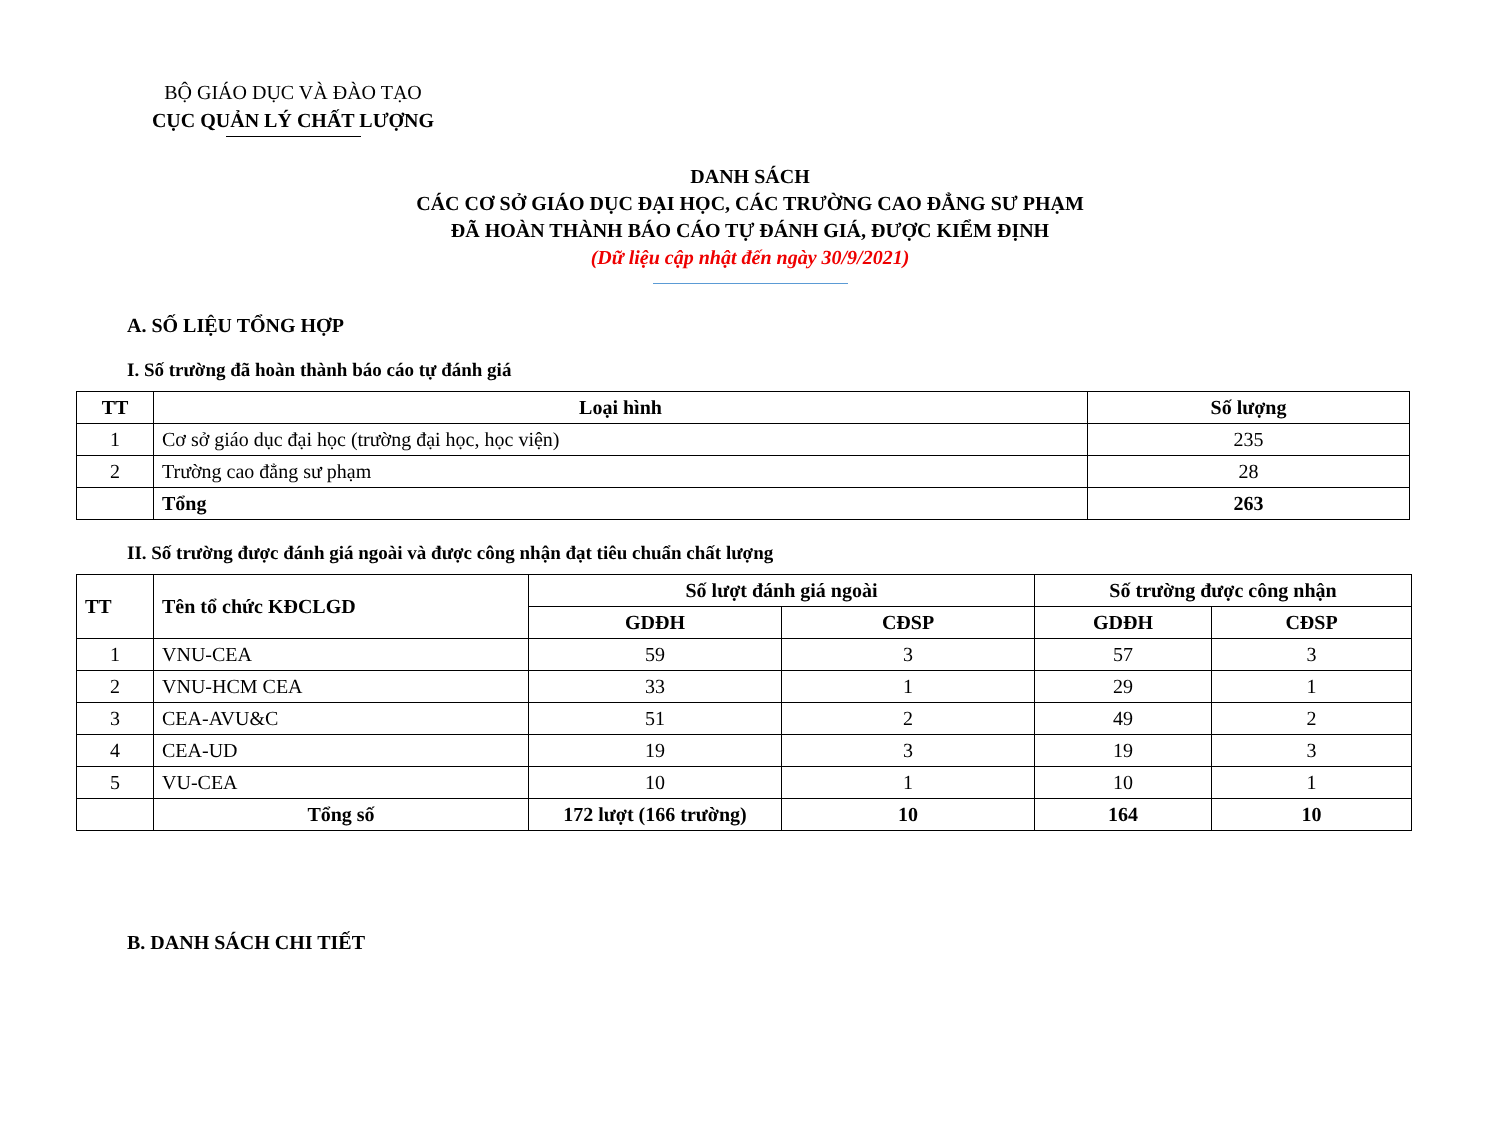BỘ GIÁO DỤC VÀ ĐÀO TẠO
CỤC QUẢN LÝ CHẤT LƯỢNG
DANH SÁCH
CÁC CƠ SỞ GIÁO DỤC ĐẠI HỌC, CÁC TRƯỜNG CAO ĐẲNG SƯ PHẠM
ĐÃ HOÀN THÀNH BÁO CÁO TỰ ĐÁNH GIÁ, ĐƯỢC KIỂM ĐỊNH
(Dữ liệu cập nhật đến ngày 30/9/2021)
A. SỐ LIỆU TỔNG HỢP
I. Số trường đã hoàn thành báo cáo tự đánh giá
| TT | Loại hình | Số lượng |
| --- | --- | --- |
| 1 | Cơ sở giáo dục đại học (trường đại học, học viện) | 235 |
| 2 | Trường cao đẳng sư phạm | 28 |
| | Tổng | 263 |
II. Số trường được đánh giá ngoài và được công nhận đạt tiêu chuẩn chất lượng
| TT | Tên tổ chức KĐCLGD | Số lượt đánh giá ngoài | | Số trường được công nhận | |
| --- | --- | --- | --- | --- | --- |
| | | GDĐH | CĐSP | GDĐH | CĐSP |
| 1 | VNU-CEA | 59 | 3 | 57 | 3 |
| 2 | VNU-HCM CEA | 33 | 1 | 29 | 1 |
| 3 | CEA-AVU&C | 51 | 2 | 49 | 2 |
| 4 | CEA-UD | 19 | 3 | 19 | 3 |
| 5 | VU-CEA | 10 | 1 | 10 | 1 |
| | Tổng số | 172 lượt (166 trường) | 10 | 164 | 10 |
B. DANH SÁCH CHI TIẾT